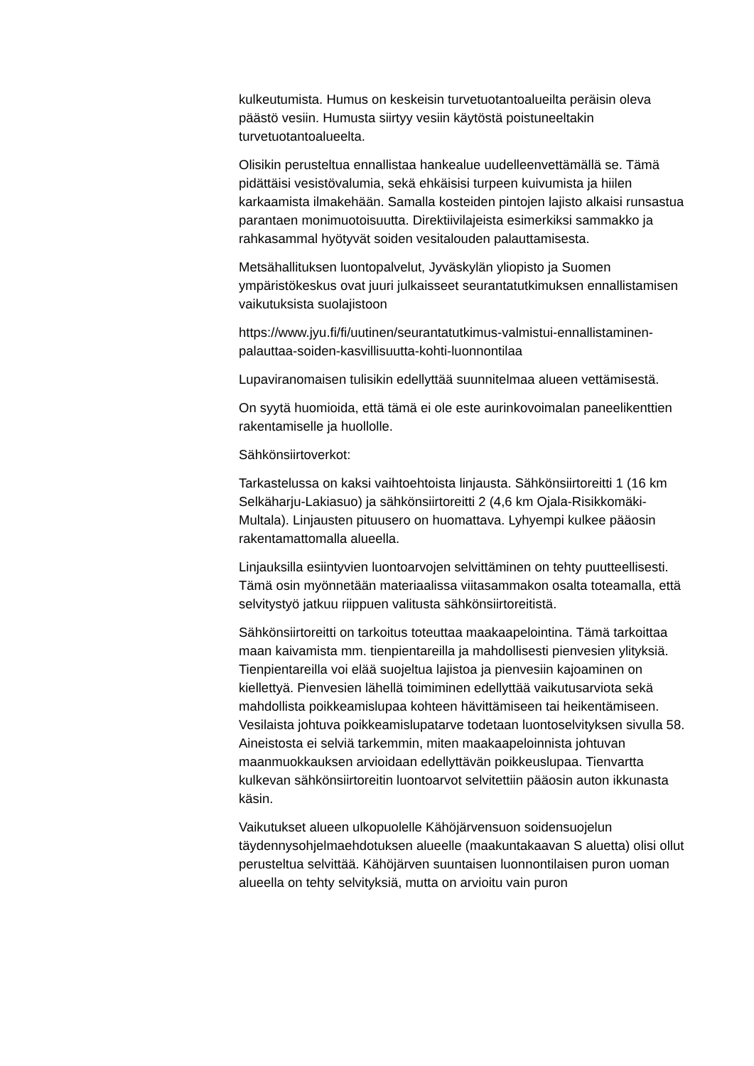kulkeutumista. Humus on keskeisin turvetuotantoalueilta peräisin oleva päästö vesiin. Humusta siirtyy vesiin käytöstä poistuneeltakin turvetuotantoalueelta.
Olisikin perusteltua ennallistaa hankealue uudelleenvettämällä se. Tämä pidättäisi vesistövalumia, sekä ehkäisisi turpeen kuivumista ja hiilen karkaamista ilmakehään. Samalla kosteiden pintojen lajisto alkaisi runsastua parantaen monimuotoisuutta. Direktiivilajeista esimerkiksi sammakko ja rahkasammal hyötyvät soiden vesitalouden palauttamisesta.
Metsähallituksen luontopalvelut, Jyväskylän yliopisto ja Suomen ympäristökeskus ovat juuri julkaisseet seurantatutkimuksen ennallistamisen vaikutuksista suolajistoon
https://www.jyu.fi/fi/uutinen/seurantatutkimus-valmistui-ennallistaminen-palauttaa-soiden-kasvillisuutta-kohti-luonnontilaa
Lupaviranomaisen tulisikin edellyttää suunnitelmaa alueen vettämisestä.
On syytä huomioida, että tämä ei ole este aurinkovoimalan paneelikenttien rakentamiselle ja huollolle.
Sähkönsiirtoverkot:
Tarkastelussa on kaksi vaihtoehtoista linjausta. Sähkönsiirtoreitti 1 (16 km Selkäharju-Lakiasuo) ja sähkönsiirtoreitti 2 (4,6 km Ojala-Risikkomäki- Multala). Linjausten pituusero on huomattava. Lyhyempi kulkee pääosin rakentamattomalla alueella.
Linjauksilla esiintyvien luontoarvojen selvittäminen on tehty puutteellisesti. Tämä osin myönnetään materiaalissa viitasammakon osalta toteamalla, että selvitystyö jatkuu riippuen valitusta sähkönsiirtoreitistä.
Sähkönsiirtoreitti on tarkoitus toteuttaa maakaapelointina. Tämä tarkoittaa maan kaivamista mm. tienpientareilla ja mahdollisesti pienvesien ylityksiä. Tienpientareilla voi elää suojeltua lajistoa ja pienvesiin kajoaminen on kiellettyä. Pienvesien lähellä toimiminen edellyttää vaikutusarviota sekä mahdollista poikkeamislupaa kohteen hävittämiseen tai heikentämiseen. Vesilaista johtuva poikkeamislupatarve todetaan luontoselvityksen sivulla 58. Aineistosta ei selviä tarkemmin, miten maakaapeloinnista johtuvan maanmuokkauksen arvioidaan edellyttävän poikkeuslupaa. Tienvartta kulkevan sähkönsiirtoreitin luontoarvot selvitettiin pääosin auton ikkunasta käsin.
Vaikutukset alueen ulkopuolelle Kähöjärvensuon soidensuojelun täydennysohjelmaehdotuksen alueelle (maakuntakaavan S aluetta) olisi ollut perusteltua selvittää. Kähöjärven suuntaisen luonnontilaisen puron uoman alueella on tehty selvityksiä, mutta on arvioitu vain puron